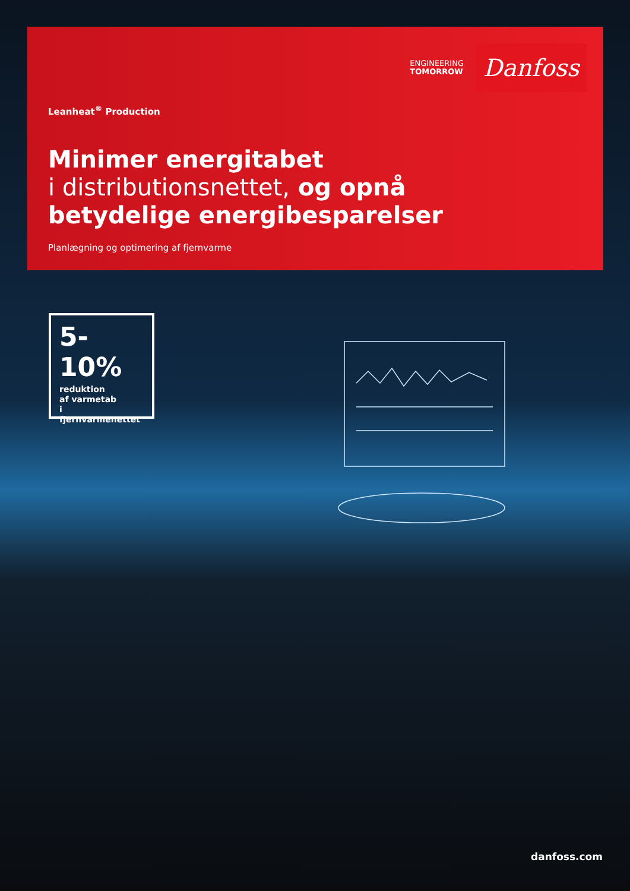ENGINEERING
TOMORROW
Danfoss
Leanheat<sup>®</sup> Production
Minimer energitabet
i distributionsnettet, og opnå
betydelige energibesparelser
Planlægning og optimering af fjernvarme
5-10%
reduktion
af varmetab
i fjernvarmenettet
danfoss.com